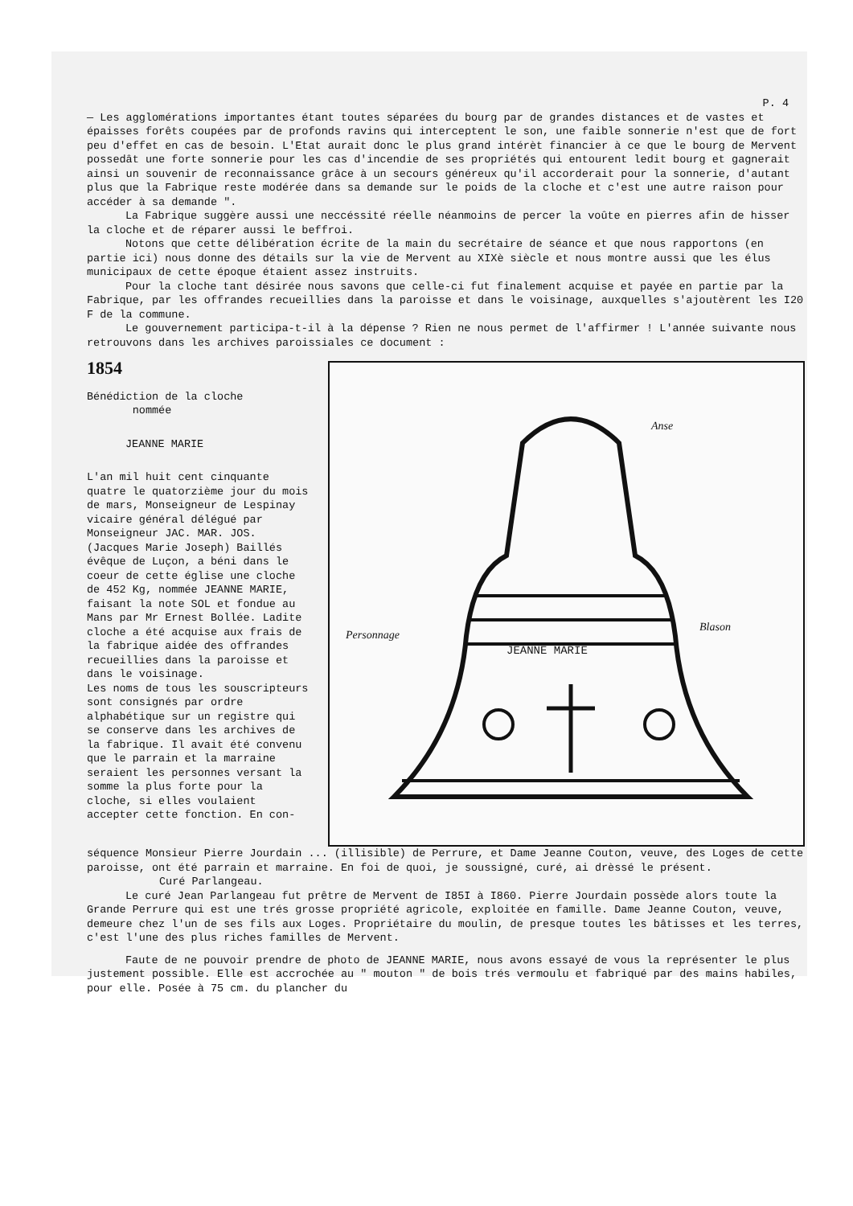P. 4
— Les agglomérations importantes étant toutes séparées du bourg par de grandes distances et de vastes et épaisses forêts coupées par de profonds ravins qui interceptent le son, une faible sonnerie n'est que de fort peu d'effet en cas de besoin. L'Etat aurait donc le plus grand intérèt financier à ce que le bourg de Mervent possedât une forte sonnerie pour les cas d'incendie de ses propriétés qui entourent ledit bourg et gagnerait ainsi un souvenir de reconnaissance grâce à un secours généreux qu'il accorderait pour la sonnerie, d'autant plus que la Fabrique reste modérée dans sa demande sur le poids de la cloche et c'est une autre raison pour accéder à sa demande ".
La Fabrique suggère aussi une neccéssité réelle néanmoins de percer la voûte en pierres afin de hisser la cloche et de réparer aussi le beffroi.
Notons que cette délibération écrite de la main du secrétaire de séance et que nous rapportons (en partie ici) nous donne des détails sur la vie de Mervent au XIXè siècle et nous montre aussi que les élus municipaux de cette époque étaient assez instruits.
Pour la cloche tant désirée nous savons que celle-ci fut finalement acquise et payée en partie par la Fabrique, par les offrandes recueillies dans la paroisse et dans le voisinage, auxquelles s'ajoutèrent les I20 F de la commune.
Le gouvernement participa-t-il à la dépense ? Rien ne nous permet de l'affirmer ! L'année suivante nous retrouvons dans les archives paroissiales ce document :
1854
Bénédiction de la cloche
nommée
JEANNE MARIE
L'an mil huit cent cinquante quatre le quatorzième jour du mois de mars, Monseigneur de Lespinay vicaire général délégué par Monseigneur JAC. MAR. JOS. (Jacques Marie Joseph) Baillés évêque de Luçon, a béni dans le coeur de cette église une cloche de 452 Kg, nommée JEANNE MARIE, faisant la note SOL et fondue au Mans par Mr Ernest Bollée. Ladite cloche a été acquise aux frais de la fabrique aidée des offrandes recueillies dans la paroisse et dans le voisinage.
Les noms de tous les souscripteurs sont consignés par ordre alphabétique sur un registre qui se conserve dans les archives de la fabrique. Il avait été convenu que le parrain et la marraine seraient les personnes versant la somme la plus forte pour la cloche, si elles voulaient accepter cette fonction. En con-
Anse
Personnage
Blason
JEANNE MARIE
séquence Monsieur Pierre Jourdain ... (illisible) de Perrure, et Dame Jeanne Couton, veuve, des Loges de cette paroisse, ont été parrain et marraine. En foi de quoi, je soussigné, curé, ai drèssé le présent. Curé Parlangeau.
Le curé Jean Parlangeau fut prêtre de Mervent de I85I à I860. Pierre Jourdain possède alors toute la Grande Perrure qui est une trés grosse propriété agricole, exploitée en famille. Dame Jeanne Couton, veuve, demeure chez l'un de ses fils aux Loges. Propriétaire du moulin, de presque toutes les bâtisses et les terres, c'est l'une des plus riches familles de Mervent.
Faute de ne pouvoir prendre de photo de JEANNE MARIE, nous avons essayé de vous la représenter le plus justement possible. Elle est accrochée au " mouton " de bois trés vermoulu et fabriqué par des mains habiles, pour elle. Posée à 75 cm. du plancher du